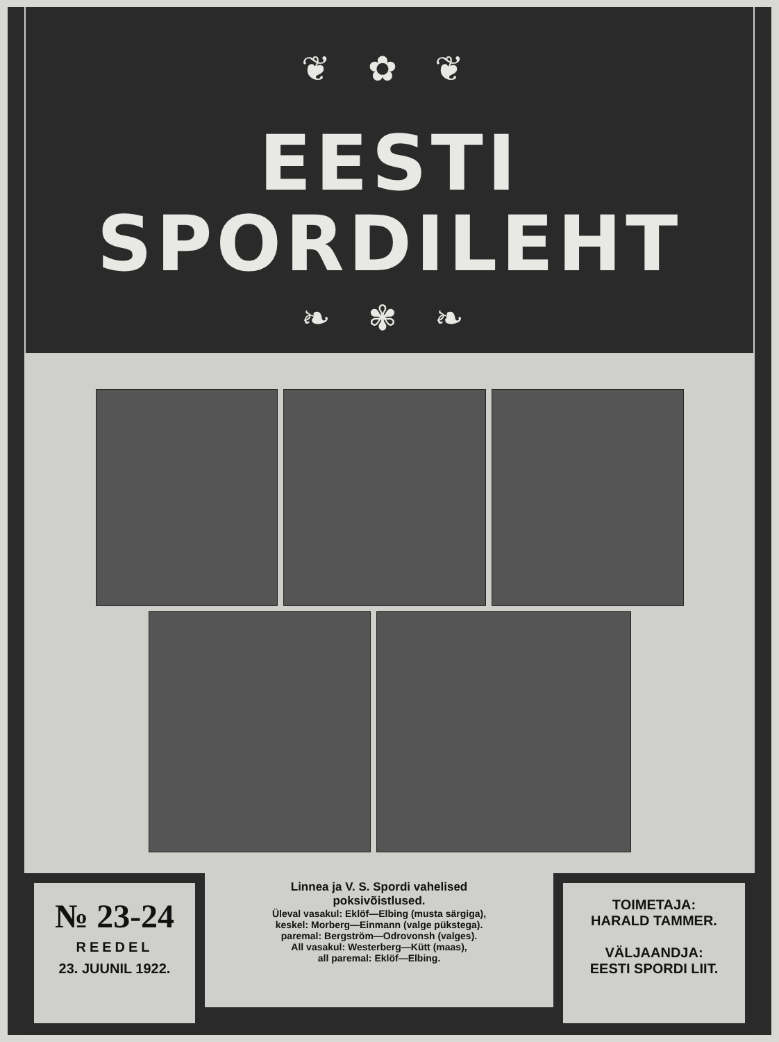❦ ✿ ❦
EESTI
SPORDILEHT
❧ ✾ ❧
№ 23-24
REEDEL
23. JUUNIL 1922.
Linnea ja V. S. Spordi vahelised
poksivõistlused.
Üleval vasakul: Eklöf—Elbing (musta särgiga),
keskel: Morberg—Einmann (valge pükstega).
paremal: Bergström—Odrovonsh (valges).
All vasakul: Westerberg—Kütt (maas),
all paremal: Eklöf—Elbing.
TOIMETAJA:
HARALD TAMMER.
VÄLJAANDJA:
EESTI SPORDI LIIT.